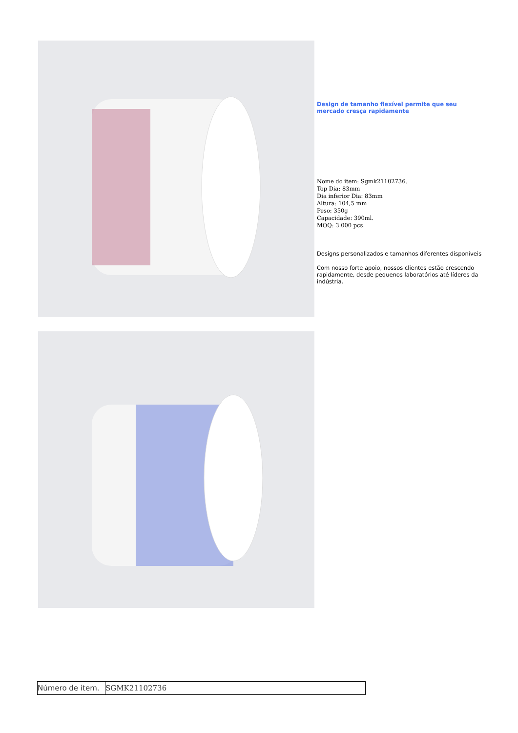Design de tamanho flexível permite que seu mercado cresça rapidamente
Nome do item: Sgmk21102736.
Top Dia: 83mm
Dia inferior Dia: 83mm
Altura: 104,5 mm
Peso: 350g
Capacidade: 390ml.
MOQ: 3.000 pcs.
Designs personalizados e tamanhos diferentes disponíveis
Com nosso forte apoio, nossos clientes estão crescendo rapidamente, desde pequenos laboratórios até líderes da indústria.
| Número de item. | SGMK21102736 |